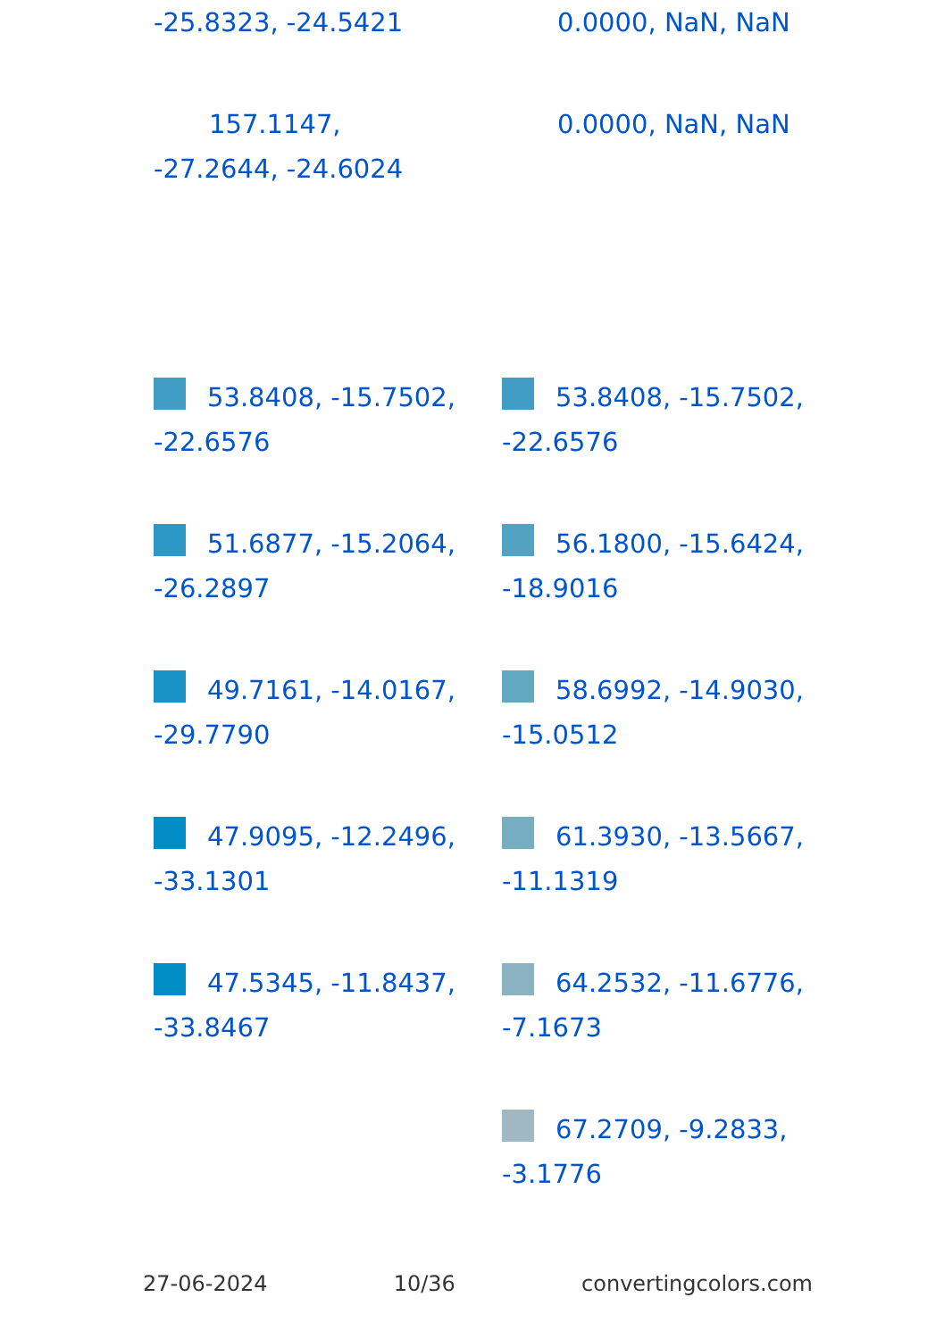-25.8323, -24.5421 0.0000, NaN, NaN
157.1147,
-27.2644, -24.6024
0.0000, NaN, NaN
53.8408, -15.7502,
-22.6576
53.8408, -15.7502,
-22.6576
51.6877, -15.2064,
-26.2897
56.1800, -15.6424,
-18.9016
49.7161, -14.0167,
-29.7790
58.6992, -14.9030,
-15.0512
47.9095, -12.2496,
-33.1301
61.3930, -13.5667,
-11.1319
47.5345, -11.8437,
-33.8467
64.2532, -11.6776,
-7.1673
67.2709, -9.2833,
-3.1776
27-06-2024 10/36 convertingcolors.com